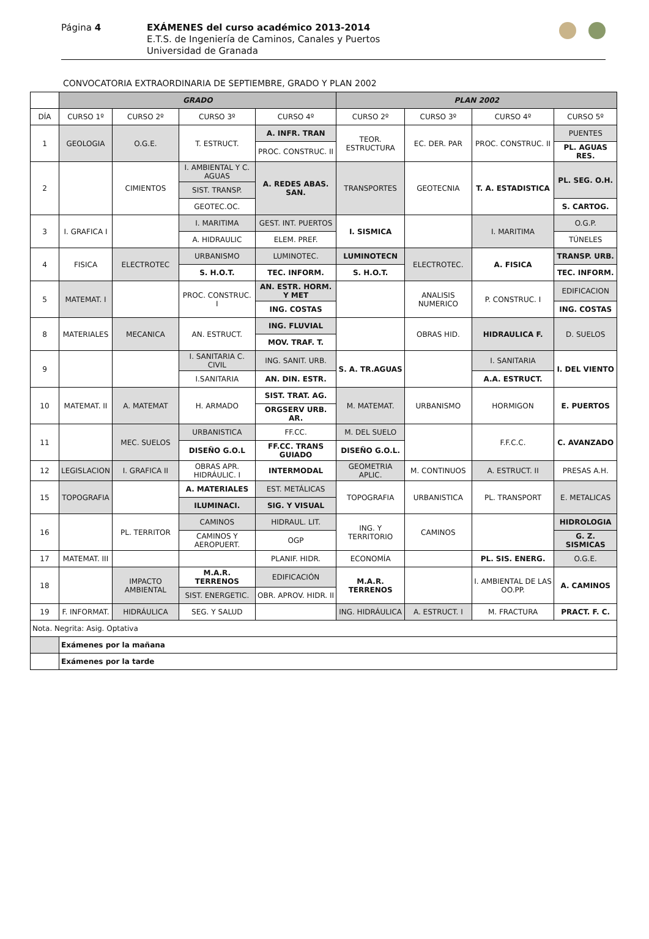Página 4
EXÁMENES del curso académico 2013-2014
E.T.S. de Ingeniería de Caminos, Canales y Puertos
Universidad de Granada
CONVOCATORIA EXTRAORDINARIA DE SEPTIEMBRE, GRADO Y PLAN 2002
| | GRADO | | | | PLAN 2002 | | | |
| --- | --- | --- | --- | --- | --- | --- | --- | --- |
| DÍA | CURSO 1º | CURSO 2º | CURSO 3º | CURSO 4º | CURSO 2º | CURSO 3º | CURSO 4º | CURSO 5º |
| 1 | GEOLOGIA | O.G.E. | T. ESTRUCT. | A. INFR. TRAN | TEOR. ESTRUCTURA | EC. DER. PAR | PROC. CONSTRUC. II | PUENTES |
| | | | | PROC. CONSTRUC. II | | | | PL. AGUAS RES. |
| 2 | | CIMIENTOS | I. AMBIENTAL Y C. AGUAS | A. REDES ABAS. SAN. | TRANSPORTES | GEOTECNIA | T. A. ESTADISTICA | PL. SEG. O.H. |
| | | | SIST. TRANSP. | | | | | |
| | | | GEOTEC.OC. | | | | | S. CARTOG. |
| 3 | I. GRAFICA I | | I. MARITIMA | GEST. INT. PUERTOS | I. SISMICA | | I. MARITIMA | O.G.P. |
| | | | A. HIDRAULIC | ELEM. PREF. | | | | TÚNELES |
| 4 | FISICA | ELECTROTEC | URBANISMO | LUMINOTEC. | LUMINOTECN | ELECTROTEC. | A. FISICA | TRANSP. URB. |
| | | | S. H.O.T. | TEC. INFORM. | S. H.O.T. | | | TEC. INFORM. |
| 5 | MATEMAT. I | | PROC. CONSTRUC. I | AN. ESTR. HORM. Y MET | | ANALISIS NUMERICO | P. CONSTRUC. I | EDIFICACION |
| | | | | ING. COSTAS | | | | ING. COSTAS |
| 8 | MATERIALES | MECANICA | AN. ESTRUCT. | ING. FLUVIAL | | OBRAS HID. | HIDRAULICA F. | D. SUELOS |
| | | | | MOV. TRAF. T. | | | | |
| 9 | | | I. SANITARIA C. CIVIL | ING. SANIT. URB. | S. A. TR.AGUAS | | I. SANITARIA | I. DEL VIENTO |
| | | | I.SANITARIA | AN. DIN. ESTR. | | | A.A. ESTRUCT. | |
| 10 | MATEMAT. II | A. MATEMAT | H. ARMADO | SIST. TRAT. AG. | M. MATEMAT. | URBANISMO | HORMIGON | E. PUERTOS |
| | | | | ORGSERV URB. AR. | | | | |
| 11 | | MEC. SUELOS | URBANISTICA | FF.CC. | M. DEL SUELO | | F.F.C.C. | C. AVANZADO |
| | | | DISEÑO G.O.L | FF.CC. TRANS GUIADO | DISEÑO G.O.L. | | | |
| 12 | LEGISLACION | I. GRAFICA II | OBRAS APR. HIDRÁULIC. I | INTERMODAL | GEOMETRIA APLIC. | M. CONTINUOS | A. ESTRUCT. II | PRESAS A.H. |
| 15 | TOPOGRAFIA | | A. MATERIALES | EST. METÁLICAS | TOPOGRAFIA | URBANISTICA | PL. TRANSPORT | E. METALICAS |
| | | | ILUMINACI. | SIG. Y VISUAL | | | | |
| 16 | | PL. TERRITOR | CAMINOS | HIDRAUL. LIT. | ING. Y TERRITORIO | CAMINOS | | HIDROLOGIA |
| | | | CAMINOS Y AEROPUERT. | OGP | | | | G. Z. SISMICAS |
| 17 | MATEMAT. III | | | PLANIF. HIDR. | ECONOMÍA | | PL. SIS. ENERG. | O.G.E. |
| 18 | | IMPACTO AMBIENTAL | M.A.R. TERRENOS | EDIFICACIÓN | M.A.R. TERRENOS | | I. AMBIENTAL DE LAS OO.PP. | A. CAMINOS |
| | | | SIST. ENERGETIC. | OBR. APROV. HIDR. II | | | | |
| 19 | F. INFORMAT. | HIDRÁULICA | SEG. Y SALUD | | ING. HIDRÁULICA | A. ESTRUCT. I | M. FRACTURA | PRACT. F. C. |
| Nota. Negrita: Asig. Optativa | | | | | | | | |
| | Exámenes por la mañana | | | | | | | |
| | Exámenes por la tarde | | | | | | | |